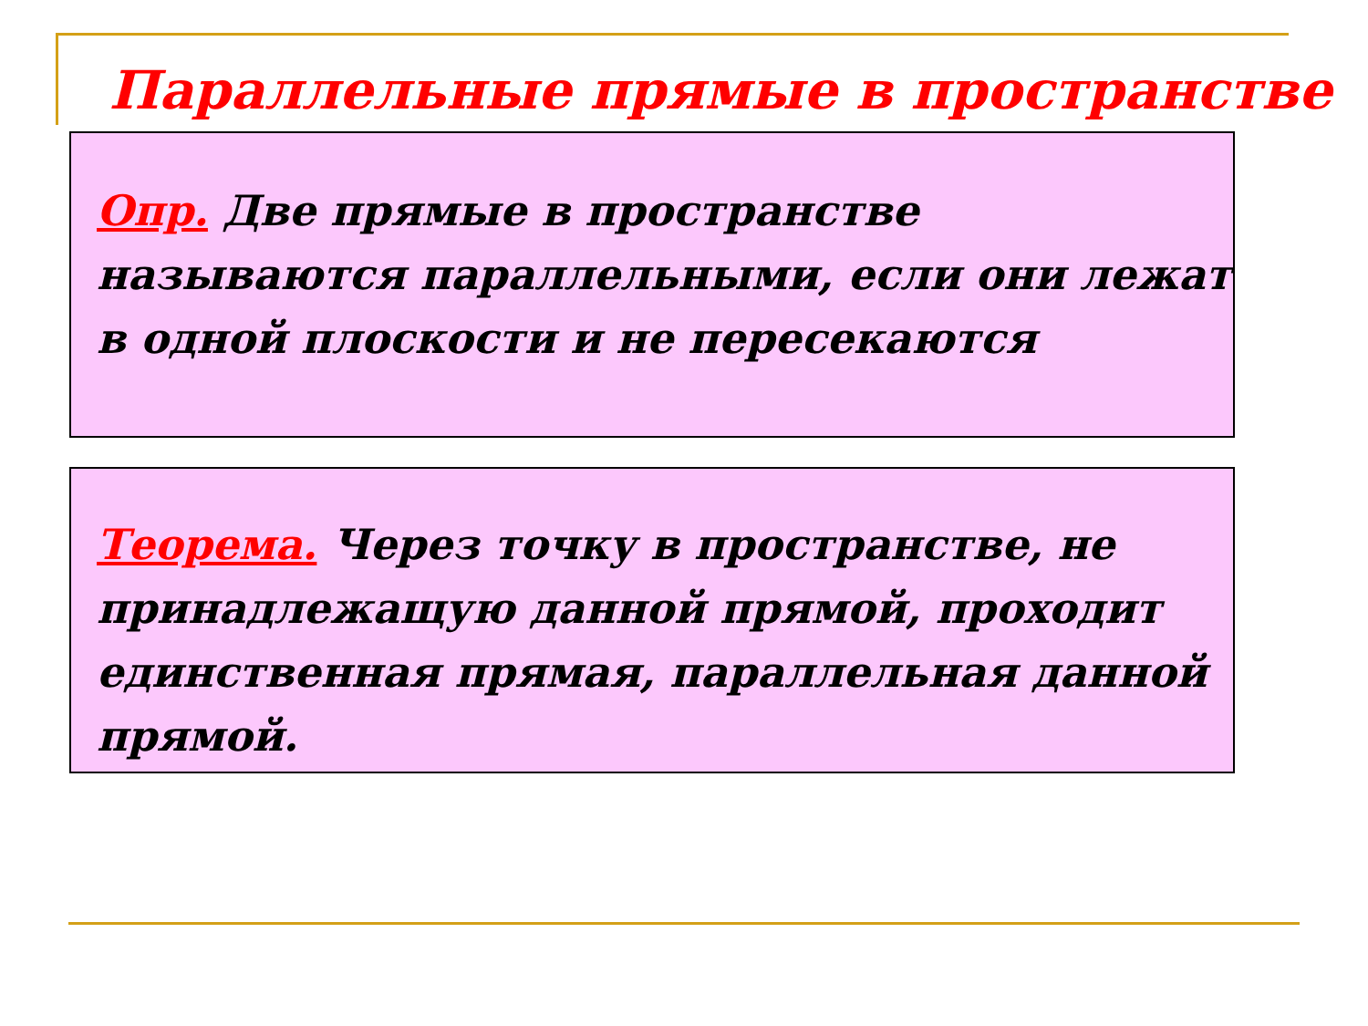Параллельные прямые в пространстве
Опр. Две прямые в пространстве называются параллельными, если они лежат в одной плоскости и не пересекаются
Теорема. Через точку в пространстве, не принадлежащую данной прямой, проходит единственная прямая, параллельная данной прямой.